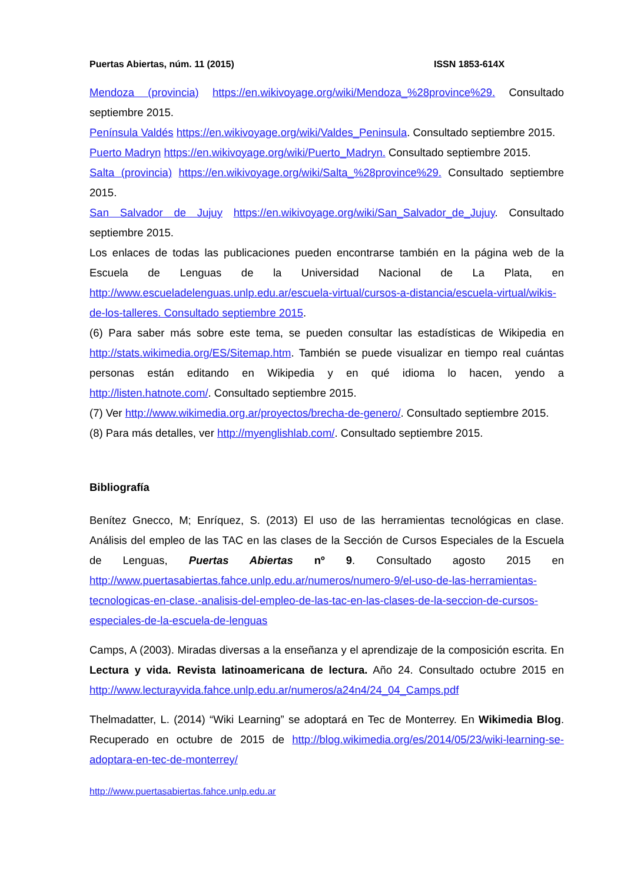Puertas Abiertas, núm. 11 (2015) ISSN 1853-614X
Mendoza (provincia) https://en.wikivoyage.org/wiki/Mendoza_%28province%29. Consultado septiembre 2015.
Península Valdés https://en.wikivoyage.org/wiki/Valdes_Peninsula. Consultado septiembre 2015.
Puerto Madryn https://en.wikivoyage.org/wiki/Puerto_Madryn. Consultado septiembre 2015.
Salta (provincia) https://en.wikivoyage.org/wiki/Salta_%28province%29. Consultado septiembre 2015.
San Salvador de Jujuy https://en.wikivoyage.org/wiki/San_Salvador_de_Jujuy. Consultado septiembre 2015.
Los enlaces de todas las publicaciones pueden encontrarse también en la página web de la Escuela de Lenguas de la Universidad Nacional de La Plata, en http://www.escueladelenguas.unlp.edu.ar/escuela-virtual/cursos-a-distancia/escuela-virtual/wikis-de-los-talleres. Consultado septiembre 2015.
(6) Para saber más sobre este tema, se pueden consultar las estadísticas de Wikipedia en http://stats.wikimedia.org/ES/Sitemap.htm. También se puede visualizar en tiempo real cuántas personas están editando en Wikipedia y en qué idioma lo hacen, yendo a http://listen.hatnote.com/. Consultado septiembre 2015.
(7) Ver http://www.wikimedia.org.ar/proyectos/brecha-de-genero/. Consultado septiembre 2015.
(8) Para más detalles, ver http://myenglishlab.com/. Consultado septiembre 2015.
Bibliografía
Benítez Gnecco, M; Enríquez, S. (2013) El uso de las herramientas tecnológicas en clase. Análisis del empleo de las TAC en las clases de la Sección de Cursos Especiales de la Escuela de Lenguas, Puertas Abiertas nº 9. Consultado agosto 2015 en http://www.puertasabiertas.fahce.unlp.edu.ar/numeros/numero-9/el-uso-de-las-herramientas-tecnologicas-en-clase.-analisis-del-empleo-de-las-tac-en-las-clases-de-la-seccion-de-cursos-especiales-de-la-escuela-de-lenguas
Camps, A (2003). Miradas diversas a la enseñanza y el aprendizaje de la composición escrita. En Lectura y vida. Revista latinoamericana de lectura. Año 24. Consultado octubre 2015 en http://www.lecturayvida.fahce.unlp.edu.ar/numeros/a24n4/24_04_Camps.pdf
Thelmadatter, L. (2014) “Wiki Learning” se adoptará en Tec de Monterrey. En Wikimedia Blog. Recuperado en octubre de 2015 de http://blog.wikimedia.org/es/2014/05/23/wiki-learning-se-adoptara-en-tec-de-monterrey/
http://www.puertasabiertas.fahce.unlp.edu.ar